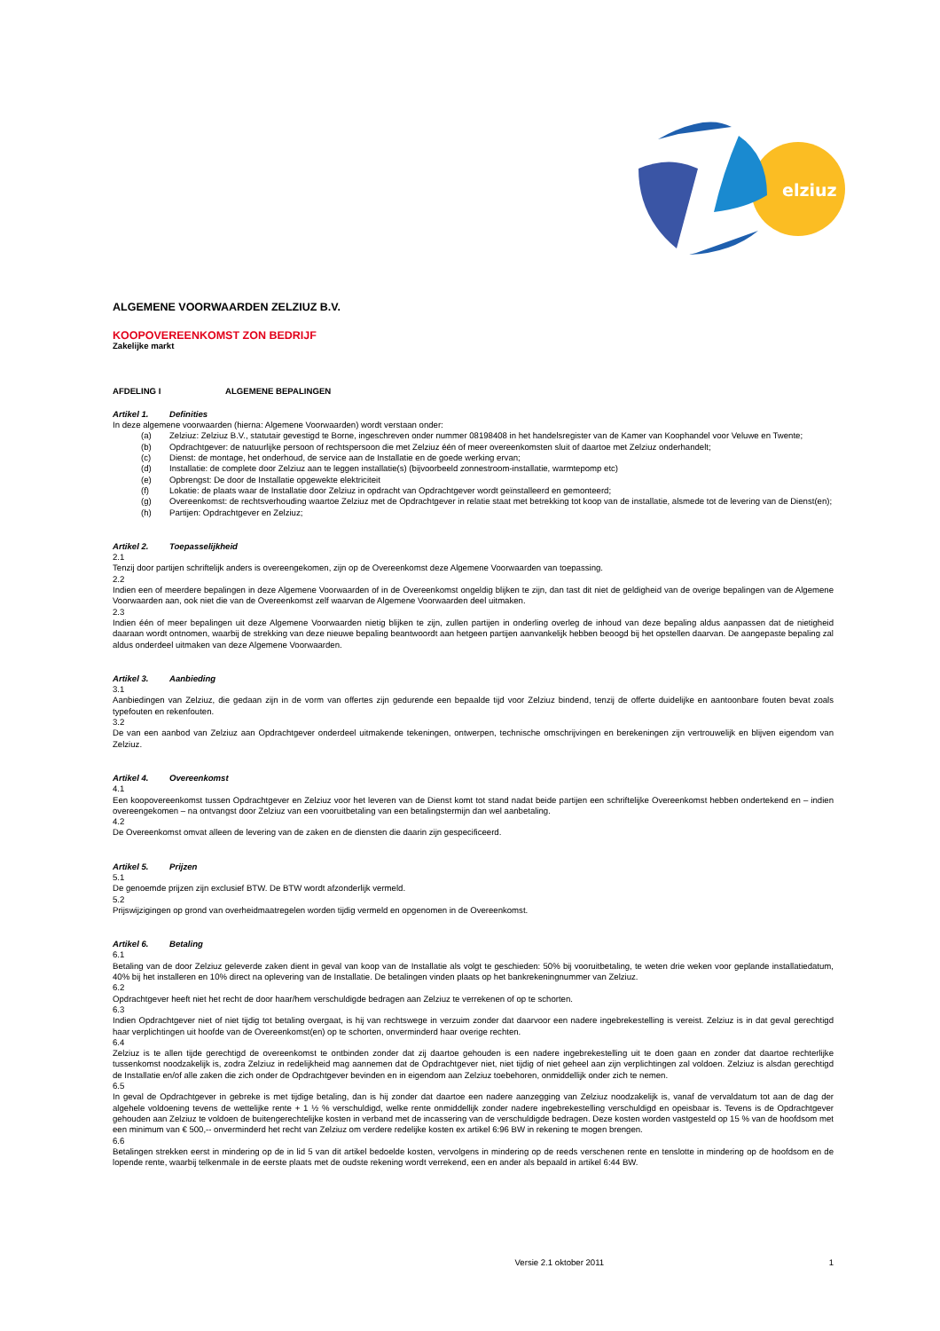elziuz
ALGEMENE VOORWAARDEN ZELZIUZ B.V.
KOOPOVEREENKOMST ZON BEDRIJF
Zakelijke markt
AFDELING I ALGEMENE BEPALINGEN
Artikel 1. Definities
In deze algemene voorwaarden (hierna: Algemene Voorwaarden) wordt verstaan onder:
(a) Zelziuz: Zelziuz B.V., statutair gevestigd te Borne, ingeschreven onder nummer 08198408 in het handelsregister van de Kamer van Koophandel voor Veluwe en Twente;
(b) Opdrachtgever: de natuurlijke persoon of rechtspersoon die met Zelziuz één of meer overeenkomsten sluit of daartoe met Zelziuz onderhandelt;
(c) Dienst: de montage, het onderhoud, de service aan de Installatie en de goede werking ervan;
(d) Installatie: de complete door Zelziuz aan te leggen installatie(s) (bijvoorbeeld zonnestroom-installatie, warmtepomp etc)
(e) Opbrengst: De door de Installatie opgewekte elektriciteit
(f) Lokatie: de plaats waar de Installatie door Zelziuz in opdracht van Opdrachtgever wordt geïnstalleerd en gemonteerd;
(g) Overeenkomst: de rechtsverhouding waartoe Zelziuz met de Opdrachtgever in relatie staat met betrekking tot koop van de installatie, alsmede tot de levering van de Dienst(en);
(h) Partijen: Opdrachtgever en Zelziuz;
Artikel 2. Toepasselijkheid
2.1
Tenzij door partijen schriftelijk anders is overeengekomen, zijn op de Overeenkomst deze Algemene Voorwaarden van toepassing.
2.2
Indien een of meerdere bepalingen in deze Algemene Voorwaarden of in de Overeenkomst ongeldig blijken te zijn, dan tast dit niet de geldigheid van de overige bepalingen van de Algemene Voorwaarden aan, ook niet die van de Overeenkomst zelf waarvan de Algemene Voorwaarden deel uitmaken.
2.3
Indien één of meer bepalingen uit deze Algemene Voorwaarden nietig blijken te zijn, zullen partijen in onderling overleg de inhoud van deze bepaling aldus aanpassen dat de nietigheid daaraan wordt ontnomen, waarbij de strekking van deze nieuwe bepaling beantwoordt aan hetgeen partijen aanvankelijk hebben beoogd bij het opstellen daarvan. De aangepaste bepaling zal aldus onderdeel uitmaken van deze Algemene Voorwaarden.
Artikel 3. Aanbieding
3.1
Aanbiedingen van Zelziuz, die gedaan zijn in de vorm van offertes zijn gedurende een bepaalde tijd voor Zelziuz bindend, tenzij de offerte duidelijke en aantoonbare fouten bevat zoals typefouten en rekenfouten.
3.2
De van een aanbod van Zelziuz aan Opdrachtgever onderdeel uitmakende tekeningen, ontwerpen, technische omschrijvingen en berekeningen zijn vertrouwelijk en blijven eigendom van Zelziuz.
Artikel 4. Overeenkomst
4.1
Een koopovereenkomst tussen Opdrachtgever en Zelziuz voor het leveren van de Dienst komt tot stand nadat beide partijen een schriftelijke Overeenkomst hebben ondertekend en – indien overeengekomen – na ontvangst door Zelziuz van een vooruitbetaling van een betalingstermijn dan wel aanbetaling.
4.2
De Overeenkomst omvat alleen de levering van de zaken en de diensten die daarin zijn gespecificeerd.
Artikel 5. Prijzen
5.1
De genoemde prijzen zijn exclusief BTW. De BTW wordt afzonderlijk vermeld.
5.2
Prijswijzigingen op grond van overheidmaatregelen worden tijdig vermeld en opgenomen in de Overeenkomst.
Artikel 6. Betaling
6.1
Betaling van de door Zelziuz geleverde zaken dient in geval van koop van de Installatie als volgt te geschieden: 50% bij vooruitbetaling, te weten drie weken voor geplande installatiedatum, 40% bij het installeren en 10% direct na oplevering van de Installatie. De betalingen vinden plaats op het bankrekeningnummer van Zelziuz.
6.2
Opdrachtgever heeft niet het recht de door haar/hem verschuldigde bedragen aan Zelziuz te verrekenen of op te schorten.
6.3
Indien Opdrachtgever niet of niet tijdig tot betaling overgaat, is hij van rechtswege in verzuim zonder dat daarvoor een nadere ingebrekestelling is vereist. Zelziuz is in dat geval gerechtigd haar verplichtingen uit hoofde van de Overeenkomst(en) op te schorten, onverminderd haar overige rechten.
6.4
Zelziuz is te allen tijde gerechtigd de overeenkomst te ontbinden zonder dat zij daartoe gehouden is een nadere ingebrekestelling uit te doen gaan en zonder dat daartoe rechterlijke tussenkomst noodzakelijk is, zodra Zelziuz in redelijkheid mag aannemen dat de Opdrachtgever niet, niet tijdig of niet geheel aan zijn verplichtingen zal voldoen. Zelziuz is alsdan gerechtigd de Installatie en/of alle zaken die zich onder de Opdrachtgever bevinden en in eigendom aan Zelziuz toebehoren, onmiddellijk onder zich te nemen.
6.5
In geval de Opdrachtgever in gebreke is met tijdige betaling, dan is hij zonder dat daartoe een nadere aanzegging van Zelziuz noodzakelijk is, vanaf de vervaldatum tot aan de dag der algehele voldoening tevens de wettelijke rente + 1 ½ % verschuldigd, welke rente onmiddellijk zonder nadere ingebrekestelling verschuldigd en opeisbaar is. Tevens is de Opdrachtgever gehouden aan Zelziuz te voldoen de buitengerechtelijke kosten in verband met de incassering van de verschuldigde bedragen. Deze kosten worden vastgesteld op 15 % van de hoofdsom met een minimum van € 500,-- onverminderd het recht van Zelziuz om verdere redelijke kosten ex artikel 6:96 BW in rekening te mogen brengen.
6.6
Betalingen strekken eerst in mindering op de in lid 5 van dit artikel bedoelde kosten, vervolgens in mindering op de reeds verschenen rente en tenslotte in mindering op de hoofdsom en de lopende rente, waarbij telkenmale in de eerste plaats met de oudste rekening wordt verrekend, een en ander als bepaald in artikel 6:44 BW.
Versie 2.1 oktober 2011 1